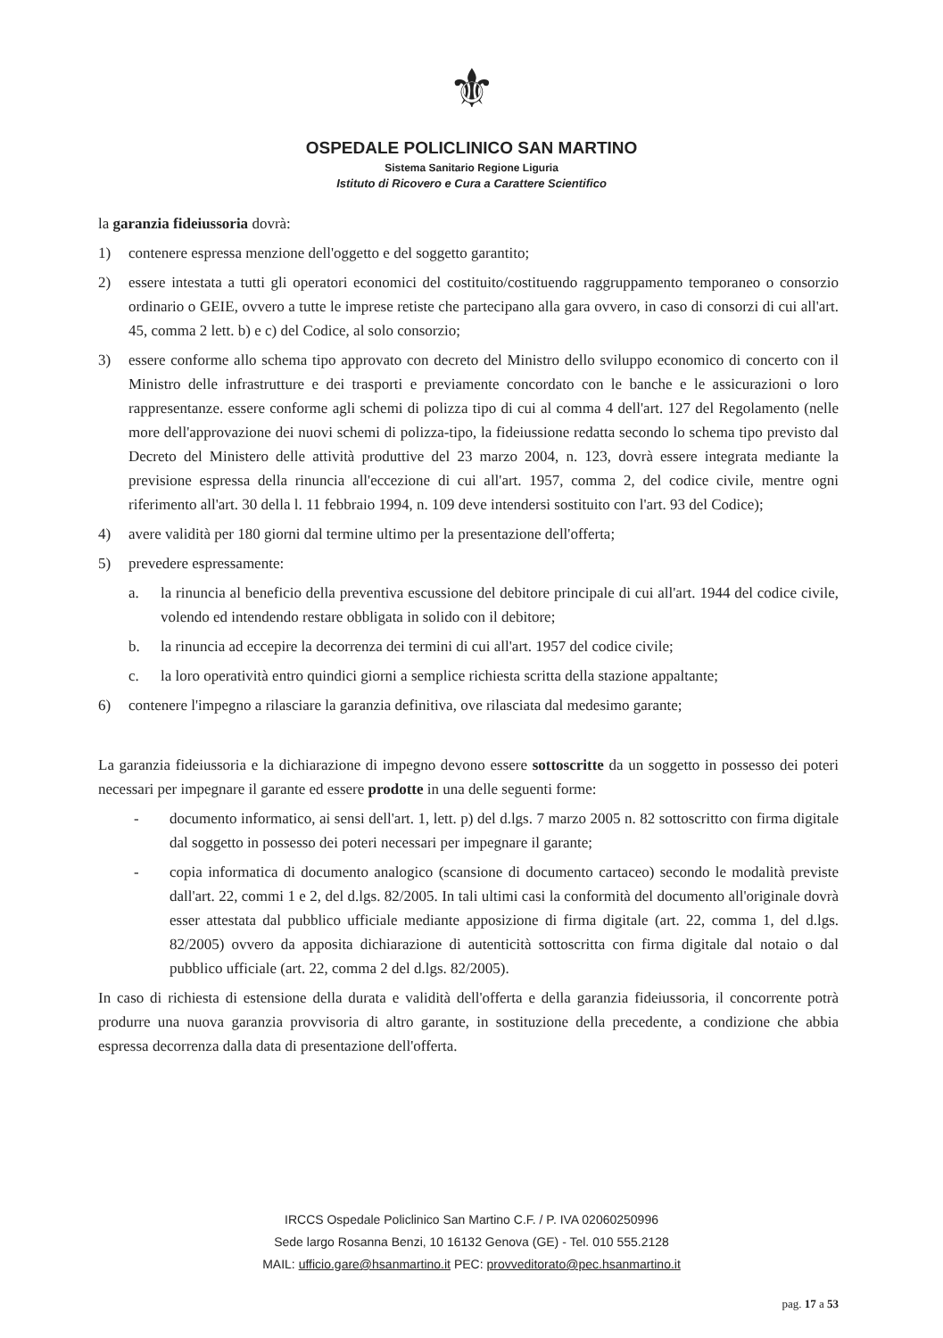⚜
OSPEDALE POLICLINICO SAN MARTINO
Sistema Sanitario Regione Liguria
Istituto di Ricovero e Cura a Carattere Scientifico
la garanzia fideiussoria dovrà:
1) contenere espressa menzione dell'oggetto e del soggetto garantito;
2) essere intestata a tutti gli operatori economici del costituito/costituendo raggruppamento temporaneo o consorzio ordinario o GEIE, ovvero a tutte le imprese retiste che partecipano alla gara ovvero, in caso di consorzi di cui all'art. 45, comma 2 lett. b) e c) del Codice, al solo consorzio;
3) essere conforme allo schema tipo approvato con decreto del Ministro dello sviluppo economico di concerto con il Ministro delle infrastrutture e dei trasporti e previamente concordato con le banche e le assicurazioni o loro rappresentanze. essere conforme agli schemi di polizza tipo di cui al comma 4 dell'art. 127 del Regolamento (nelle more dell'approvazione dei nuovi schemi di polizza-tipo, la fideiussione redatta secondo lo schema tipo previsto dal Decreto del Ministero delle attività produttive del 23 marzo 2004, n. 123, dovrà essere integrata mediante la previsione espressa della rinuncia all'eccezione di cui all'art. 1957, comma 2, del codice civile, mentre ogni riferimento all'art. 30 della l. 11 febbraio 1994, n. 109 deve intendersi sostituito con l'art. 93 del Codice);
4) avere validità per 180 giorni dal termine ultimo per la presentazione dell'offerta;
5) prevedere espressamente:
a. la rinuncia al beneficio della preventiva escussione del debitore principale di cui all'art. 1944 del codice civile, volendo ed intendendo restare obbligata in solido con il debitore;
b. la rinuncia ad eccepire la decorrenza dei termini di cui all'art. 1957 del codice civile;
c. la loro operatività entro quindici giorni a semplice richiesta scritta della stazione appaltante;
6) contenere l'impegno a rilasciare la garanzia definitiva, ove rilasciata dal medesimo garante;
La garanzia fideiussoria e la dichiarazione di impegno devono essere sottoscritte da un soggetto in possesso dei poteri necessari per impegnare il garante ed essere prodotte in una delle seguenti forme:
- documento informatico, ai sensi dell'art. 1, lett. p) del d.lgs. 7 marzo 2005 n. 82 sottoscritto con firma digitale dal soggetto in possesso dei poteri necessari per impegnare il garante;
- copia informatica di documento analogico (scansione di documento cartaceo) secondo le modalità previste dall'art. 22, commi 1 e 2, del d.lgs. 82/2005. In tali ultimi casi la conformità del documento all'originale dovrà esser attestata dal pubblico ufficiale mediante apposizione di firma digitale (art. 22, comma 1, del d.lgs. 82/2005) ovvero da apposita dichiarazione di autenticità sottoscritta con firma digitale dal notaio o dal pubblico ufficiale (art. 22, comma 2 del d.lgs. 82/2005).
In caso di richiesta di estensione della durata e validità dell'offerta e della garanzia fideiussoria, il concorrente potrà produrre una nuova garanzia provvisoria di altro garante, in sostituzione della precedente, a condizione che abbia espressa decorrenza dalla data di presentazione dell'offerta.
IRCCS Ospedale Policlinico San Martino C.F. / P. IVA 02060250996
Sede largo Rosanna Benzi, 10 16132 Genova (GE) - Tel. 010 555.2128
MAIL: ufficio.gare@hsanmartino.it PEC: provveditorato@pec.hsanmartino.it
pag. 17 a 53